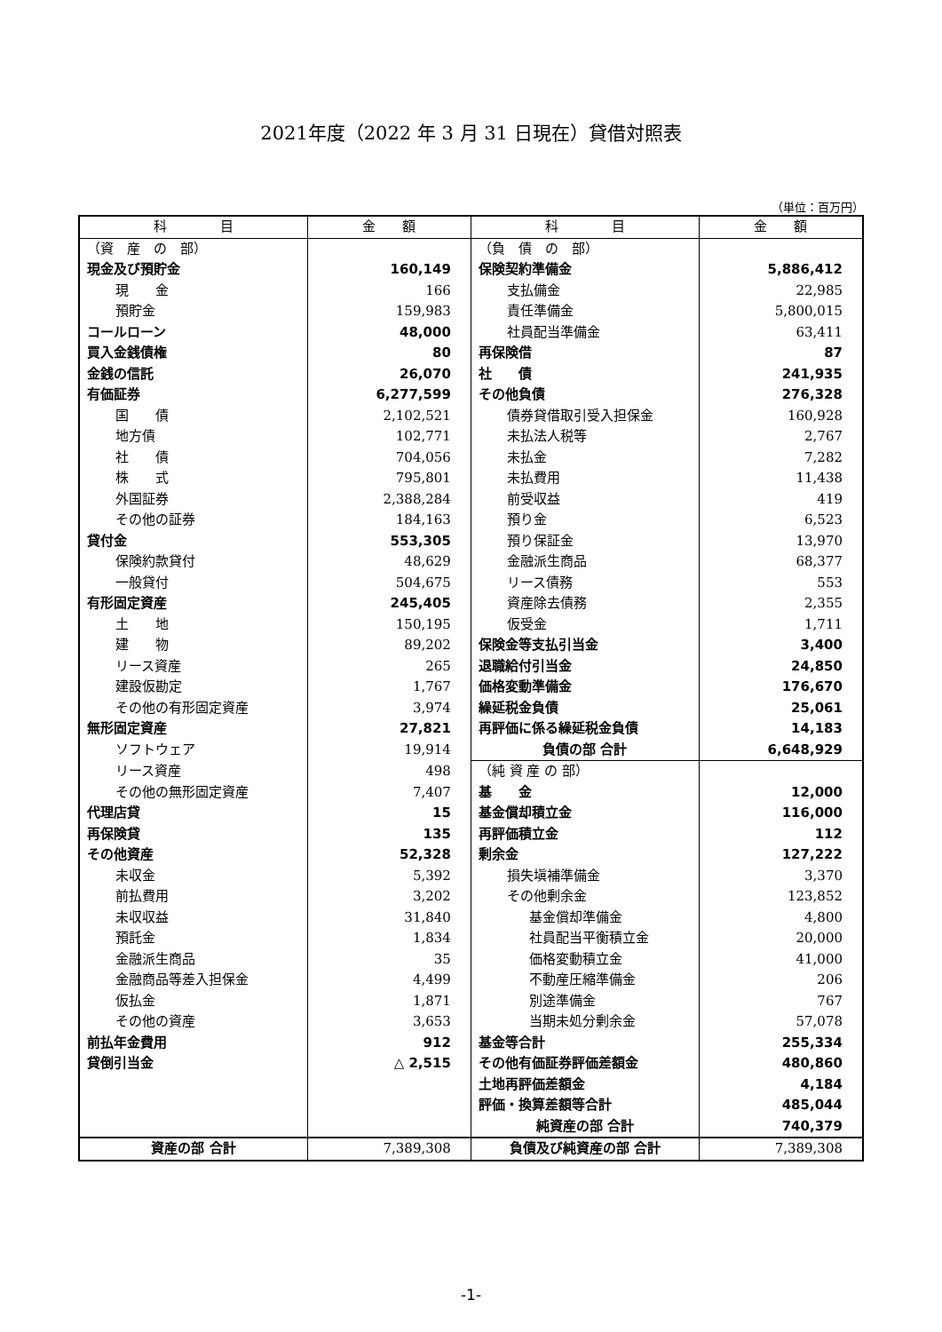2021年度（2022 年 3 月 31 日現在）貸借対照表
（単位：百万円）
| 科 目 | 金 額 | 科 目 | 金 額 |
| --- | --- | --- | --- |
| （資 産 の 部） | | （負 債 の 部） | |
| 現金及び預貯金 | 160,149 | 保険契約準備金 | 5,886,412 |
| 現 金 | 166 | 支払備金 | 22,985 |
| 預貯金 | 159,983 | 責任準備金 | 5,800,015 |
| コールローン | 48,000 | 社員配当準備金 | 63,411 |
| 買入金銭債権 | 80 | 再保険借 | 87 |
| 金銭の信託 | 26,070 | 社 債 | 241,935 |
| 有価証券 | 6,277,599 | その他負債 | 276,328 |
| 国 債 | 2,102,521 | 債券貸借取引受入担保金 | 160,928 |
| 地方債 | 102,771 | 未払法人税等 | 2,767 |
| 社 債 | 704,056 | 未払金 | 7,282 |
| 株 式 | 795,801 | 未払費用 | 11,438 |
| 外国証券 | 2,388,284 | 前受収益 | 419 |
| その他の証券 | 184,163 | 預り金 | 6,523 |
| 貸付金 | 553,305 | 預り保証金 | 13,970 |
| 保険約款貸付 | 48,629 | 金融派生商品 | 68,377 |
| 一般貸付 | 504,675 | リース債務 | 553 |
| 有形固定資産 | 245,405 | 資産除去債務 | 2,355 |
| 土 地 | 150,195 | 仮受金 | 1,711 |
| 建 物 | 89,202 | 保険金等支払引当金 | 3,400 |
| リース資産 | 265 | 退職給付引当金 | 24,850 |
| 建設仮勘定 | 1,767 | 価格変動準備金 | 176,670 |
| その他の有形固定資産 | 3,974 | 繰延税金負債 | 25,061 |
| 無形固定資産 | 27,821 | 再評価に係る繰延税金負債 | 14,183 |
| ソフトウェア | 19,914 | 負債の部 合計 | 6,648,929 |
| リース資産 | 498 | （純 資 産 の 部） | |
| その他の無形固定資産 | 7,407 | 基 金 | 12,000 |
| 代理店貸 | 15 | 基金償却積立金 | 116,000 |
| 再保険貸 | 135 | 再評価積立金 | 112 |
| その他資産 | 52,328 | 剰余金 | 127,222 |
| 未収金 | 5,392 | 損失塡補準備金 | 3,370 |
| 前払費用 | 3,202 | その他剰余金 | 123,852 |
| 未収収益 | 31,840 | 基金償却準備金 | 4,800 |
| 預託金 | 1,834 | 社員配当平衡積立金 | 20,000 |
| 金融派生商品 | 35 | 価格変動積立金 | 41,000 |
| 金融商品等差入担保金 | 4,499 | 不動産圧縮準備金 | 206 |
| 仮払金 | 1,871 | 別途準備金 | 767 |
| その他の資産 | 3,653 | 当期未処分剰余金 | 57,078 |
| 前払年金費用 | 912 | 基金等合計 | 255,334 |
| 貸倒引当金 | △ 2,515 | その他有価証券評価差額金 | 480,860 |
| | | 土地再評価差額金 | 4,184 |
| | | 評価・換算差額等合計 | 485,044 |
| | | 純資産の部 合計 | 740,379 |
| 資産の部 合計 | 7,389,308 | 負債及び純資産の部 合計 | 7,389,308 |
-1-